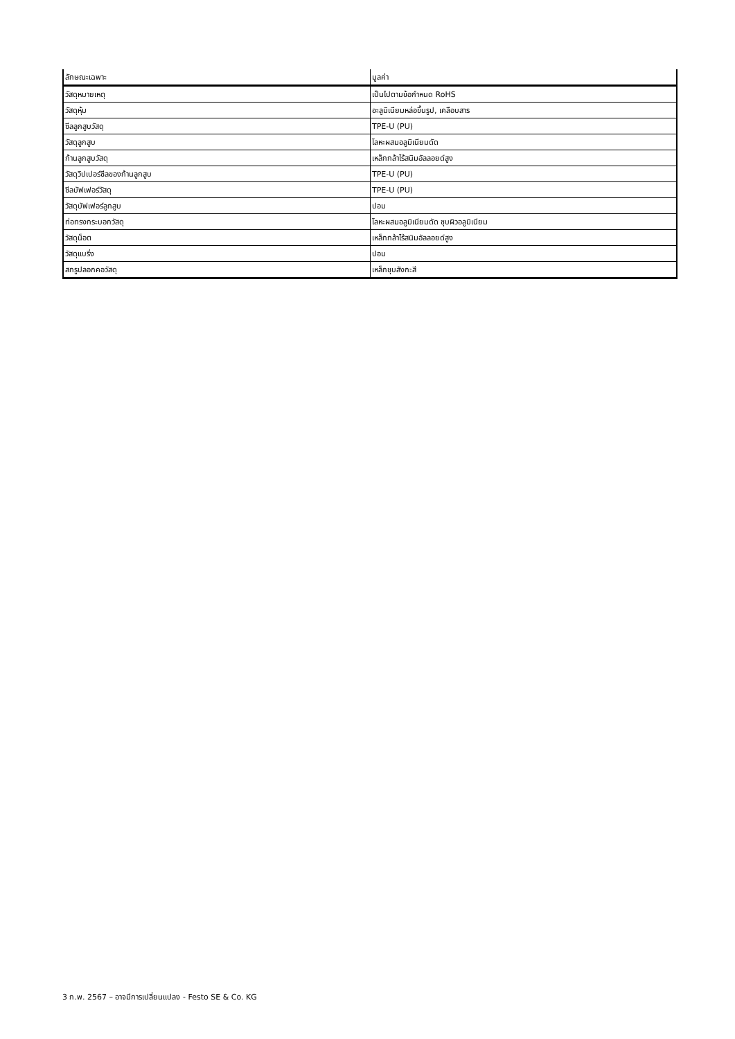| ลักษณะเฉพาะ | มูลค่า |
| --- | --- |
| วัสดุหมายเหตุ | เป็นไปตามข้อกำหนด RoHS |
| วัสดุหุ้ม | อะลูมิเนียมหล่อขึ้นรูป, เคลือบสาร |
| ซีลลูกสูบวัสดุ | TPE-U (PU) |
| วัสดุลูกสูบ | โลหะผสมอลูมิเนียมดัด |
| ก้านลูกสูบวัสดุ | เหล็กกล้าไร้สนิมอัลลอยด์สูง |
| วัสดุวิปเปอร์ซีลของก้านลูกสูบ | TPE-U (PU) |
| ซีลบัฟเฟอร์วัสดุ | TPE-U (PU) |
| วัสดุบัฟเฟอร์ลูกสูบ | ปอม |
| ท่อทรงกระบอกวัสดุ | โลหะผสมอลูมิเนียมดัด ชุบผิวอลูมิเนียม |
| วัสดุน็อต | เหล็กกล้าไร้สนิมอัลลอยด์สูง |
| วัสดุแบริ่ง | ปอม |
| สกรูปลอกคอวัสดุ | เหล็กชุบสังกะสี |
3 ก.พ. 2567 – อาจมีการเปลี่ยนแปลง - Festo SE & Co. KG